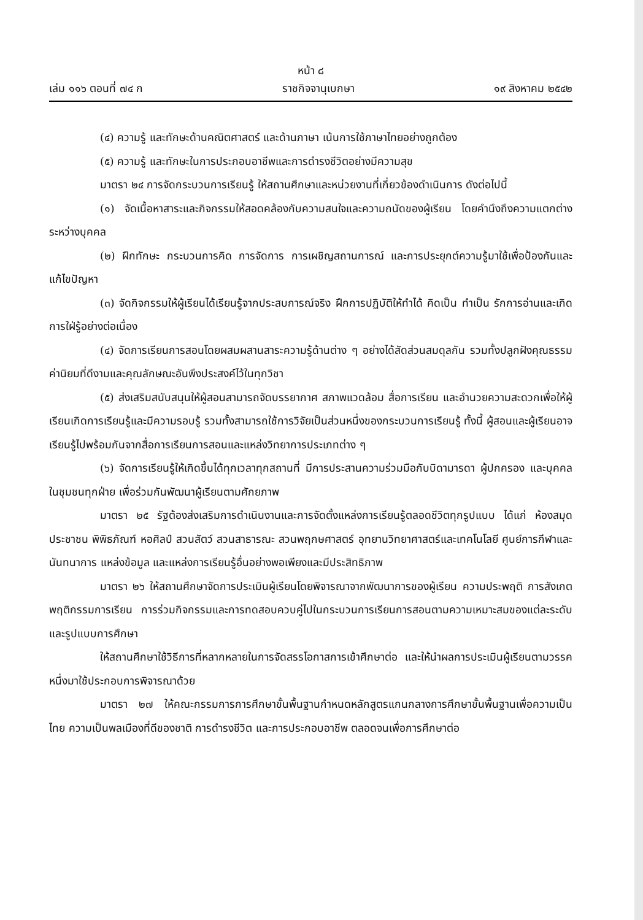หน้า ๘
เล่ม ๑๑๖ ตอนที่ ๗๔ ก ราชกิจจานุเบกษา ๑๙ สิงหาคม ๒๕๔๒
(๔) ความรู้ และทักษะด้านคณิตศาสตร์ และด้านภาษา เน้นการใช้ภาษาไทยอย่างถูกต้อง
(๕) ความรู้ และทักษะในการประกอบอาชีพและการดำรงชีวิตอย่างมีความสุข
มาตรา ๒๔ การจัดกระบวนการเรียนรู้ ให้สถานศึกษาและหน่วยงานที่เกี่ยวข้องดำเนินการ ดังต่อไปนี้
(๑) จัดเนื้อหาสาระและกิจกรรมให้สอดคล้องกับความสนใจและความถนัดของผู้เรียน โดยคำนึงถึงความแตกต่างระหว่างบุคคล
(๒) ฝึกทักษะ กระบวนการคิด การจัดการ การเผชิญสถานการณ์ และการประยุกต์ความรู้มาใช้เพื่อป้องกันและแก้ไขปัญหา
(๓) จัดกิจกรรมให้ผู้เรียนได้เรียนรู้จากประสบการณ์จริง ฝึกการปฏิบัติให้ทำได้ คิดเป็น ทำเป็น รักการอ่านและเกิดการใฝ่รู้อย่างต่อเนื่อง
(๔) จัดการเรียนการสอนโดยผสมผสานสาระความรู้ด้านต่าง ๆ อย่างได้สัดส่วนสมดุลกัน รวมทั้งปลูกฝังคุณธรรม ค่านิยมที่ดีงามและคุณลักษณะอันพึงประสงค์ไว้ในทุกวิชา
(๕) ส่งเสริมสนับสนุนให้ผู้สอนสามารถจัดบรรยากาศ สภาพแวดล้อม สื่อการเรียน และอำนวยความสะดวกเพื่อให้ผู้เรียนเกิดการเรียนรู้และมีความรอบรู้ รวมทั้งสามารถใช้การวิจัยเป็นส่วนหนึ่งของกระบวนการเรียนรู้ ทั้งนี้ ผู้สอนและผู้เรียนอาจเรียนรู้ไปพร้อมกันจากสื่อการเรียนการสอนและแหล่งวิทยาการประเภทต่าง ๆ
(๖) จัดการเรียนรู้ให้เกิดขึ้นได้ทุกเวลาทุกสถานที่ มีการประสานความร่วมมือกับบิดามารดา ผู้ปกครอง และบุคคลในชุมชนทุกฝ่าย เพื่อร่วมกันพัฒนาผู้เรียนตามศักยภาพ
มาตรา ๒๕ รัฐต้องส่งเสริมการดำเนินงานและการจัดตั้งแหล่งการเรียนรู้ตลอดชีวิตทุกรูปแบบ ได้แก่ ห้องสมุดประชาชน พิพิธภัณฑ์ หอศิลป์ สวนสัตว์ สวนสาธารณะ สวนพฤกษศาสตร์ อุทยานวิทยาศาสตร์และเทคโนโลยี ศูนย์การกีฬาและนันทนาการ แหล่งข้อมูล และแหล่งการเรียนรู้อื่นอย่างพอเพียงและมีประสิทธิภาพ
มาตรา ๒๖ ให้สถานศึกษาจัดการประเมินผู้เรียนโดยพิจารณาจากพัฒนาการของผู้เรียน ความประพฤติ การสังเกตพฤติกรรมการเรียน การร่วมกิจกรรมและการทดสอบควบคู่ไปในกระบวนการเรียนการสอนตามความเหมาะสมของแต่ละระดับและรูปแบบการศึกษา
ให้สถานศึกษาใช้วิธีการที่หลากหลายในการจัดสรรโอกาสการเข้าศึกษาต่อ และให้นำผลการประเมินผู้เรียนตามวรรคหนึ่งมาใช้ประกอบการพิจารณาด้วย
มาตรา ๒๗ ให้คณะกรรมการการศึกษาขั้นพื้นฐานกำหนดหลักสูตรแกนกลางการศึกษาขั้นพื้นฐานเพื่อความเป็นไทย ความเป็นพลเมืองที่ดีของชาติ การดำรงชีวิต และการประกอบอาชีพ ตลอดจนเพื่อการศึกษาต่อ